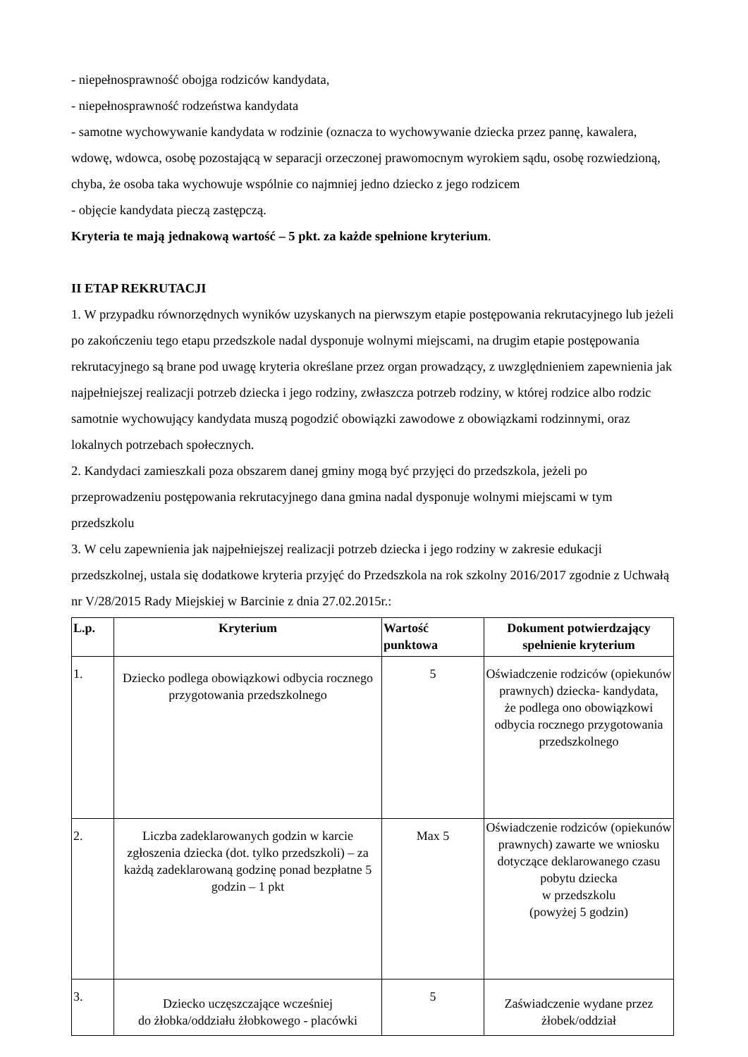- niepełnosprawność obojga rodziców kandydata,
- niepełnosprawność rodzeństwa kandydata
- samotne wychowywanie kandydata w rodzinie (oznacza to wychowywanie dziecka przez pannę, kawalera, wdowę, wdowca, osobę pozostającą w separacji orzeczonej prawomocnym wyrokiem sądu, osobę rozwiedzioną, chyba, że osoba taka wychowuje wspólnie co najmniej jedno dziecko z jego rodzicem
- objęcie kandydata pieczą zastępczą.
Kryteria te mają jednakową wartość – 5 pkt. za każde spełnione kryterium.
II ETAP REKRUTACJI
1. W przypadku równorzędnych wyników uzyskanych na pierwszym etapie postępowania rekrutacyjnego lub jeżeli po zakończeniu tego etapu przedszkole nadal dysponuje wolnymi miejscami, na drugim etapie postępowania rekrutacyjnego są brane pod uwagę kryteria określane przez organ prowadzący, z uwzględnieniem zapewnienia jak najpełniejszej realizacji potrzeb dziecka i jego rodziny, zwłaszcza potrzeb rodziny, w której rodzice albo rodzic samotnie wychowujący kandydata muszą pogodzić obowiązki zawodowe z obowiązkami rodzinnymi, oraz lokalnych potrzebach społecznych.
2. Kandydaci zamieszkali poza obszarem danej gminy mogą być przyjęci do przedszkola, jeżeli po przeprowadzeniu postępowania rekrutacyjnego dana gmina nadal dysponuje wolnymi miejscami w tym przedszkolu
3. W celu zapewnienia jak najpełniejszej realizacji potrzeb dziecka i jego rodziny w zakresie edukacji przedszkolnej, ustala się dodatkowe kryteria przyjęć do Przedszkola na rok szkolny 2016/2017 zgodnie z Uchwałą nr V/28/2015 Rady Miejskiej w Barcinie z dnia 27.02.2015r.:
| L.p. | Kryterium | Wartość punktowa | Dokument potwierdzający spełnienie kryterium |
| --- | --- | --- | --- |
| 1. | Dziecko podlega obowiązkowi odbycia rocznego przygotowania przedszkolnego | 5 | Oświadczenie rodziców (opiekunów prawnych) dziecka- kandydata, że podlega ono obowiązkowi odbycia rocznego przygotowania przedszkolnego |
| 2. | Liczba zadeklarowanych godzin w karcie zgłoszenia dziecka (dot. tylko przedszkoli) – za każdą zadeklarowaną godzinę ponad bezpłatne 5 godzin – 1 pkt | Max 5 | Oświadczenie rodziców (opiekunów prawnych) zawarte we wniosku dotyczące deklarowanego czasu pobytu dziecka w przedszkolu (powyżej 5 godzin) |
| 3. | Dziecko uczęszczające wcześniej do żłobka/oddziału żłobkowego - placówki | 5 | Zaświadczenie wydane przez żłobek/oddział |